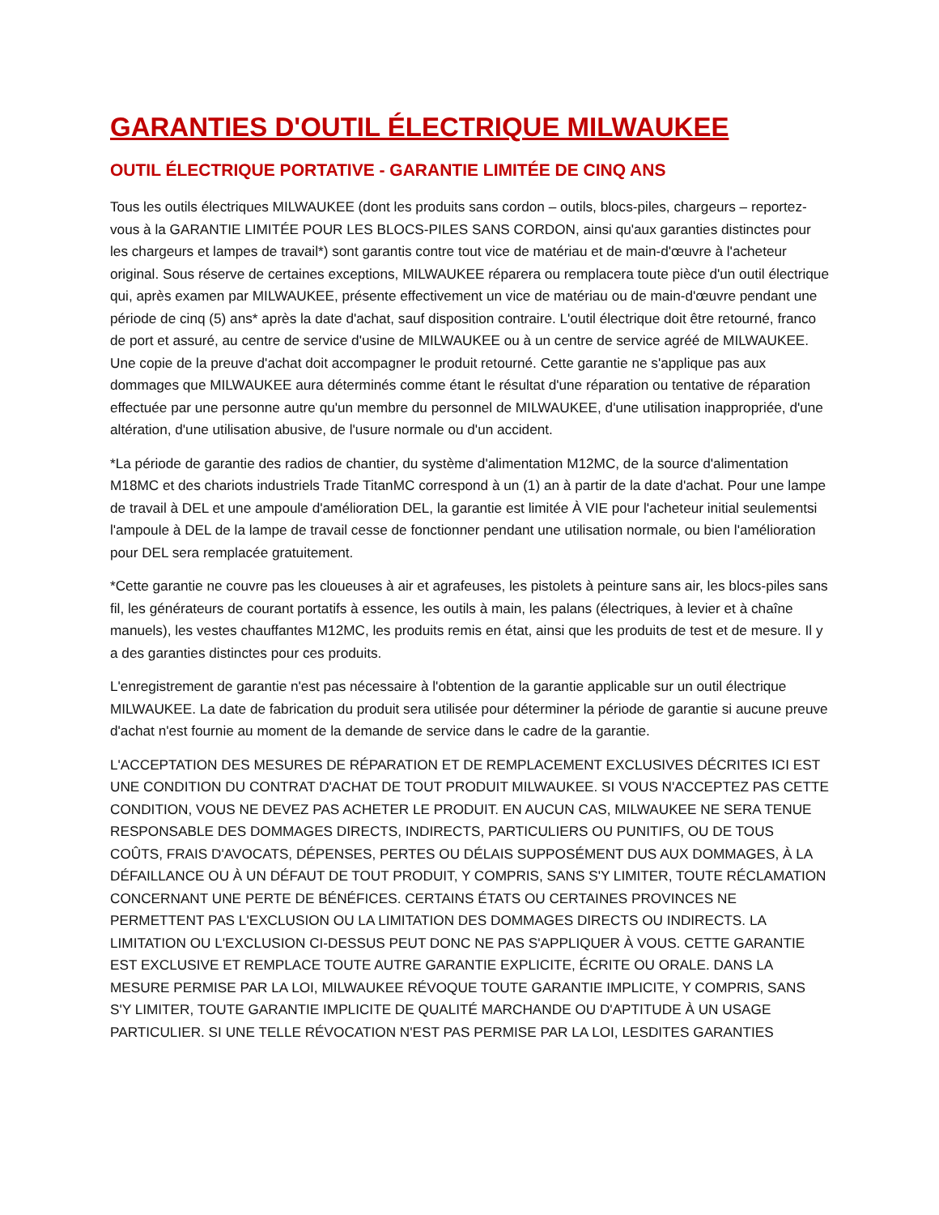GARANTIES D'OUTIL ÉLECTRIQUE MILWAUKEE
OUTIL ÉLECTRIQUE PORTATIVE - GARANTIE LIMITÉE DE CINQ ANS
Tous les outils électriques MILWAUKEE (dont les produits sans cordon – outils, blocs-piles, chargeurs – reportez-vous à la GARANTIE LIMITÉE POUR LES BLOCS-PILES SANS CORDON, ainsi qu'aux garanties distinctes pour les chargeurs et lampes de travail*) sont garantis contre tout vice de matériau et de main-d'œuvre à l'acheteur original. Sous réserve de certaines exceptions, MILWAUKEE réparera ou remplacera toute pièce d'un outil électrique qui, après examen par MILWAUKEE, présente effectivement un vice de matériau ou de main-d'œuvre pendant une période de cinq (5) ans* après la date d'achat, sauf disposition contraire. L'outil électrique doit être retourné, franco de port et assuré, au centre de service d'usine de MILWAUKEE ou à un centre de service agréé de MILWAUKEE. Une copie de la preuve d'achat doit accompagner le produit retourné. Cette garantie ne s'applique pas aux dommages que MILWAUKEE aura déterminés comme étant le résultat d'une réparation ou tentative de réparation effectuée par une personne autre qu'un membre du personnel de MILWAUKEE, d'une utilisation inappropriée, d'une altération, d'une utilisation abusive, de l'usure normale ou d'un accident.
*La période de garantie des radios de chantier, du système d'alimentation M12MC, de la source d'alimentation M18MC et des chariots industriels Trade TitanMC correspond à un (1) an à partir de la date d'achat. Pour une lampe de travail à DEL et une ampoule d'amélioration DEL, la garantie est limitée À VIE pour l'acheteur initial seulementsi l'ampoule à DEL de la lampe de travail cesse de fonctionner pendant une utilisation normale, ou bien l'amélioration pour DEL sera remplacée gratuitement.
*Cette garantie ne couvre pas les cloueuses à air et agrafeuses, les pistolets à peinture sans air, les blocs-piles sans fil, les générateurs de courant portatifs à essence, les outils à main, les palans (électriques, à levier et à chaîne manuels), les vestes chauffantes M12MC, les produits remis en état, ainsi que les produits de test et de mesure. Il y a des garanties distinctes pour ces produits.
L'enregistrement de garantie n'est pas nécessaire à l'obtention de la garantie applicable sur un outil électrique MILWAUKEE. La date de fabrication du produit sera utilisée pour déterminer la période de garantie si aucune preuve d'achat n'est fournie au moment de la demande de service dans le cadre de la garantie.
L'ACCEPTATION DES MESURES DE RÉPARATION ET DE REMPLACEMENT EXCLUSIVES DÉCRITES ICI EST UNE CONDITION DU CONTRAT D'ACHAT DE TOUT PRODUIT MILWAUKEE. SI VOUS N'ACCEPTEZ PAS CETTE CONDITION, VOUS NE DEVEZ PAS ACHETER LE PRODUIT. EN AUCUN CAS, MILWAUKEE NE SERA TENUE RESPONSABLE DES DOMMAGES DIRECTS, INDIRECTS, PARTICULIERS OU PUNITIFS, OU DE TOUS COÛTS, FRAIS D'AVOCATS, DÉPENSES, PERTES OU DÉLAIS SUPPOSÉMENT DUS AUX DOMMAGES, À LA DÉFAILLANCE OU À UN DÉFAUT DE TOUT PRODUIT, Y COMPRIS, SANS S'Y LIMITER, TOUTE RÉCLAMATION CONCERNANT UNE PERTE DE BÉNÉFICES. CERTAINS ÉTATS OU CERTAINES PROVINCES NE PERMETTENT PAS L'EXCLUSION OU LA LIMITATION DES DOMMAGES DIRECTS OU INDIRECTS. LA LIMITATION OU L'EXCLUSION CI-DESSUS PEUT DONC NE PAS S'APPLIQUER À VOUS. CETTE GARANTIE EST EXCLUSIVE ET REMPLACE TOUTE AUTRE GARANTIE EXPLICITE, ÉCRITE OU ORALE. DANS LA MESURE PERMISE PAR LA LOI, MILWAUKEE RÉVOQUE TOUTE GARANTIE IMPLICITE, Y COMPRIS, SANS S'Y LIMITER, TOUTE GARANTIE IMPLICITE DE QUALITÉ MARCHANDE OU D'APTITUDE À UN USAGE PARTICULIER. SI UNE TELLE RÉVOCATION N'EST PAS PERMISE PAR LA LOI, LESDITES GARANTIES